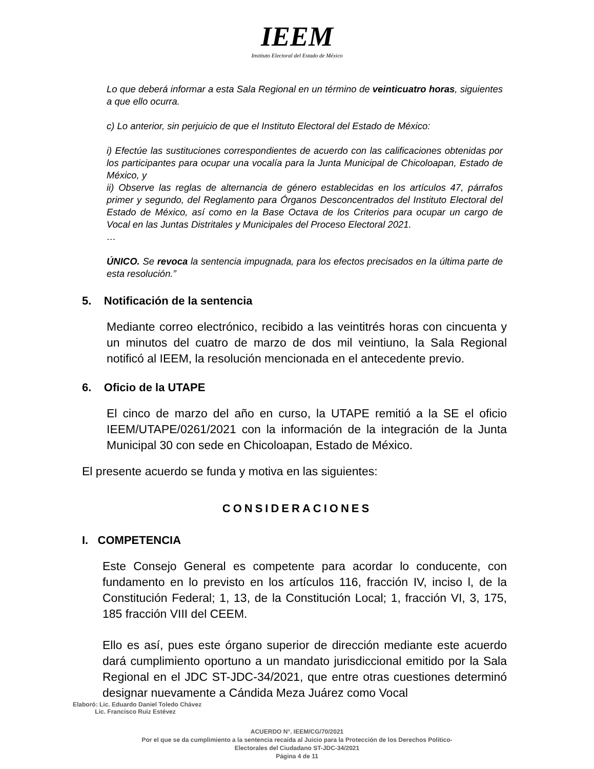IEEM
Instituto Electoral del Estado de México
Lo que deberá informar a esta Sala Regional en un término de veinticuatro horas, siguientes a que ello ocurra.
c) Lo anterior, sin perjuicio de que el Instituto Electoral del Estado de México:
i) Efectúe las sustituciones correspondientes de acuerdo con las calificaciones obtenidas por los participantes para ocupar una vocalía para la Junta Municipal de Chicoloapan, Estado de México, y
ii) Observe las reglas de alternancia de género establecidas en los artículos 47, párrafos primer y segundo, del Reglamento para Órganos Desconcentrados del Instituto Electoral del Estado de México, así como en la Base Octava de los Criterios para ocupar un cargo de Vocal en las Juntas Distritales y Municipales del Proceso Electoral 2021.
…
ÚNICO. Se revoca la sentencia impugnada, para los efectos precisados en la última parte de esta resolución.”
5. Notificación de la sentencia
Mediante correo electrónico, recibido a las veintitrés horas con cincuenta y un minutos del cuatro de marzo de dos mil veintiuno, la Sala Regional notificó al IEEM, la resolución mencionada en el antecedente previo.
6. Oficio de la UTAPE
El cinco de marzo del año en curso, la UTAPE remitió a la SE el oficio IEEM/UTAPE/0261/2021 con la información de la integración de la Junta Municipal 30 con sede en Chicoloapan, Estado de México.
El presente acuerdo se funda y motiva en las siguientes:
CONSIDERACIONES
I. COMPETENCIA
Este Consejo General es competente para acordar lo conducente, con fundamento en lo previsto en los artículos 116, fracción IV, inciso l, de la Constitución Federal; 1, 13, de la Constitución Local; 1, fracción VI, 3, 175, 185 fracción VIII del CEEM.
Ello es así, pues este órgano superior de dirección mediante este acuerdo dará cumplimiento oportuno a un mandato jurisdiccional emitido por la Sala Regional en el JDC ST-JDC-34/2021, que entre otras cuestiones determinó designar nuevamente a Cándida Meza Juárez como Vocal
Elaboró: Lic. Eduardo Daniel Toledo Chávez
Lic. Francisco Ruiz Estévez
ACUERDO N°. IEEM/CG/70/2021
Por el que se da cumplimiento a la sentencia recaída al Juicio para la Protección de los Derechos Político-
Electorales del Ciudadano ST-JDC-34/2021
Página 4 de 11